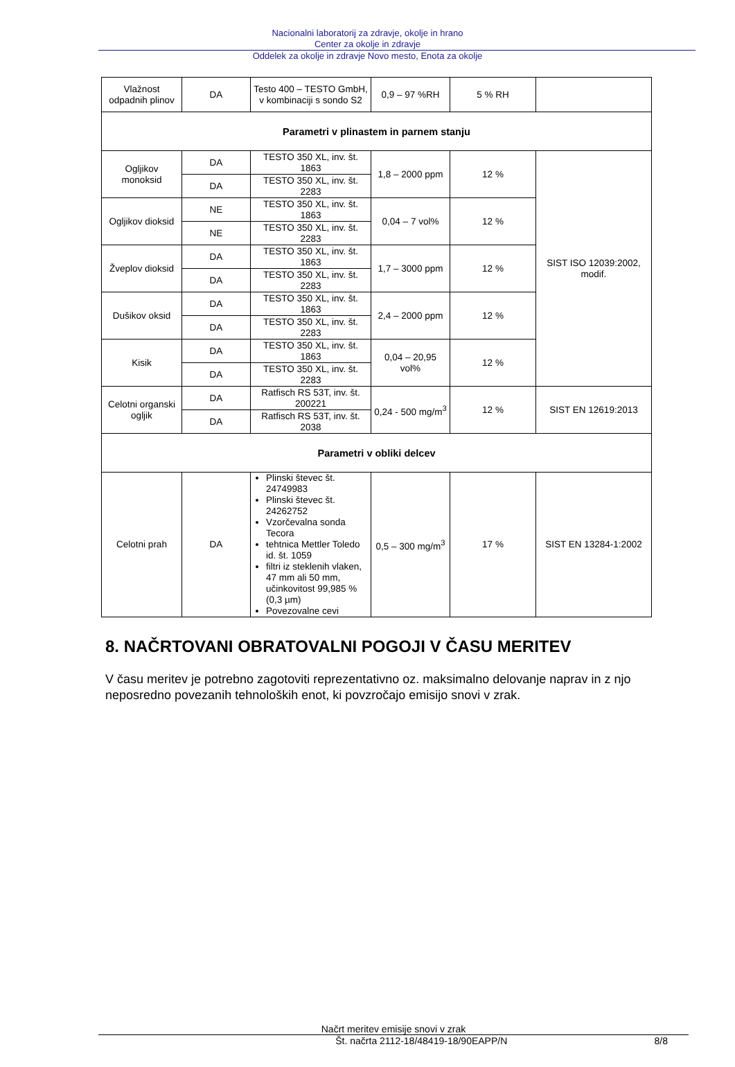Nacionalni laboratorij za zdravje, okolje in hrano
Center za okolje in zdravje
Oddelek za okolje in zdravje Novo mesto, Enota za okolje
| Vlažnost odpadnih plinov | DA | Testo 400 – TESTO GmbH, v kombinaciji s sondo S2 | 0,9 – 97 %RH | 5 % RH | |
| Parametri v plinastem in parnem stanju | | | | | |
| Ogljikov monoksid | DA | TESTO 350 XL, inv. št. 1863 | 1,8 – 2000 ppm | 12 % | SIST ISO 12039:2002, modif. |
| | DA | TESTO 350 XL, inv. št. 2283 | | | |
| Ogljikov dioksid | NE | TESTO 350 XL, inv. št. 1863 | 0,04 – 7 vol% | 12 % | |
| | NE | TESTO 350 XL, inv. št. 2283 | | | |
| Žveplov dioksid | DA | TESTO 350 XL, inv. št. 1863 | 1,7 – 3000 ppm | 12 % | |
| | DA | TESTO 350 XL, inv. št. 2283 | | | |
| Dušikov oksid | DA | TESTO 350 XL, inv. št. 1863 | 2,4 – 2000 ppm | 12 % | |
| | DA | TESTO 350 XL, inv. št. 2283 | | | |
| Kisik | DA | TESTO 350 XL, inv. št. 1863 | 0,04 – 20,95 vol% | 12 % | |
| | DA | TESTO 350 XL, inv. št. 2283 | | | |
| Celotni organski ogljik | DA | Ratfisch RS 53T, inv. št. 200221 | 0,24 - 500 mg/m<sup>3</sup> | 12 % | SIST EN 12619:2013 |
| | DA | Ratfisch RS 53T, inv. št. 2038 | | | |
| Parametri v obliki delcev | | | | | |
| Celotni prah | DA | Plinski števec št. 24749983 Plinski števec št. 24262752 Vzorčevalna sonda Tecora tehtnica Mettler Toledo id. št. 1059 filtri iz steklenih vlaken, 47 mm ali 50 mm, učinkovitost 99,985 % (0,3 µm) Povezovalne cevi | 0,5 – 300 mg/m<sup>3</sup> | 17 % | SIST EN 13284-1:2002 |
8. NAČRTOVANI OBRATOVALNI POGOJI V ČASU MERITEV
V času meritev je potrebno zagotoviti reprezentativno oz. maksimalno delovanje naprav in z njo neposredno povezanih tehnoloških enot, ki povzročajo emisijo snovi v zrak.
Načrt meritev emisije snovi v zrak
Št. načrta 2112-18/48419-18/90EAPP/N 8/8